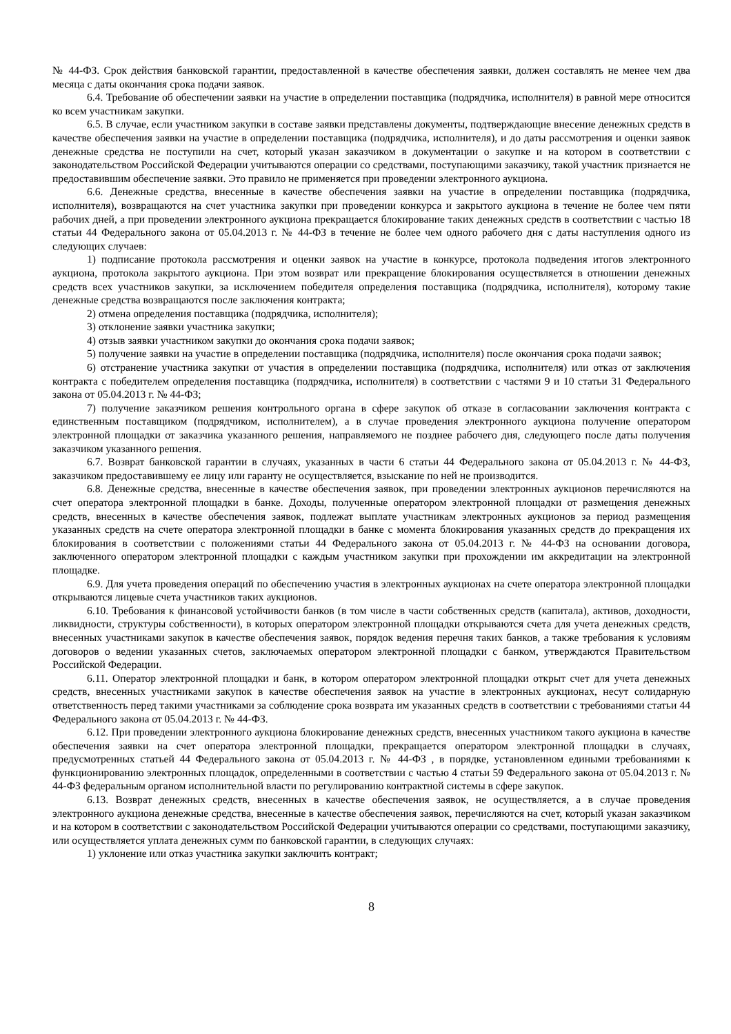№ 44-ФЗ. Срок действия банковской гарантии, предоставленной в качестве обеспечения заявки, должен составлять не менее чем два месяца с даты окончания срока подачи заявок.
6.4. Требование об обеспечении заявки на участие в определении поставщика (подрядчика, исполнителя) в равной мере относится ко всем участникам закупки.
6.5. В случае, если участником закупки в составе заявки представлены документы, подтверждающие внесение денежных средств в качестве обеспечения заявки на участие в определении поставщика (подрядчика, исполнителя), и до даты рассмотрения и оценки заявок денежные средства не поступили на счет, который указан заказчиком в документации о закупке и на котором в соответствии с законодательством Российской Федерации учитываются операции со средствами, поступающими заказчику, такой участник признается не предоставившим обеспечение заявки. Это правило не применяется при проведении электронного аукциона.
6.6. Денежные средства, внесенные в качестве обеспечения заявки на участие в определении поставщика (подрядчика, исполнителя), возвращаются на счет участника закупки при проведении конкурса и закрытого аукциона в течение не более чем пяти рабочих дней, а при проведении электронного аукциона прекращается блокирование таких денежных средств в соответствии с частью 18 статьи 44 Федерального закона от 05.04.2013 г. № 44-ФЗ в течение не более чем одного рабочего дня с даты наступления одного из следующих случаев:
1) подписание протокола рассмотрения и оценки заявок на участие в конкурсе, протокола подведения итогов электронного аукциона, протокола закрытого аукциона. При этом возврат или прекращение блокирования осуществляется в отношении денежных средств всех участников закупки, за исключением победителя определения поставщика (подрядчика, исполнителя), которому такие денежные средства возвращаются после заключения контракта;
2) отмена определения поставщика (подрядчика, исполнителя);
3) отклонение заявки участника закупки;
4) отзыв заявки участником закупки до окончания срока подачи заявок;
5) получение заявки на участие в определении поставщика (подрядчика, исполнителя) после окончания срока подачи заявок;
6) отстранение участника закупки от участия в определении поставщика (подрядчика, исполнителя) или отказ от заключения контракта с победителем определения поставщика (подрядчика, исполнителя) в соответствии с частями 9 и 10 статьи 31 Федерального закона от 05.04.2013 г. № 44-ФЗ;
7) получение заказчиком решения контрольного органа в сфере закупок об отказе в согласовании заключения контракта с единственным поставщиком (подрядчиком, исполнителем), а в случае проведения электронного аукциона получение оператором электронной площадки от заказчика указанного решения, направляемого не позднее рабочего дня, следующего после даты получения заказчиком указанного решения.
6.7. Возврат банковской гарантии в случаях, указанных в части 6 статьи 44 Федерального закона от 05.04.2013 г. № 44-ФЗ, заказчиком предоставившему ее лицу или гаранту не осуществляется, взыскание по ней не производится.
6.8. Денежные средства, внесенные в качестве обеспечения заявок, при проведении электронных аукционов перечисляются на счет оператора электронной площадки в банке. Доходы, полученные оператором электронной площадки от размещения денежных средств, внесенных в качестве обеспечения заявок, подлежат выплате участникам электронных аукционов за период размещения указанных средств на счете оператора электронной площадки в банке с момента блокирования указанных средств до прекращения их блокирования в соответствии с положениями статьи 44 Федерального закона от 05.04.2013 г. № 44-ФЗ на основании договора, заключенного оператором электронной площадки с каждым участником закупки при прохождении им аккредитации на электронной площадке.
6.9. Для учета проведения операций по обеспечению участия в электронных аукционах на счете оператора электронной площадки открываются лицевые счета участников таких аукционов.
6.10. Требования к финансовой устойчивости банков (в том числе в части собственных средств (капитала), активов, доходности, ликвидности, структуры собственности), в которых оператором электронной площадки открываются счета для учета денежных средств, внесенных участниками закупок в качестве обеспечения заявок, порядок ведения перечня таких банков, а также требования к условиям договоров о ведении указанных счетов, заключаемых оператором электронной площадки с банком, утверждаются Правительством Российской Федерации.
6.11. Оператор электронной площадки и банк, в котором оператором электронной площадки открыт счет для учета денежных средств, внесенных участниками закупок в качестве обеспечения заявок на участие в электронных аукционах, несут солидарную ответственность перед такими участниками за соблюдение срока возврата им указанных средств в соответствии с требованиями статьи 44 Федерального закона от 05.04.2013 г. № 44-ФЗ.
6.12. При проведении электронного аукциона блокирование денежных средств, внесенных участником такого аукциона в качестве обеспечения заявки на счет оператора электронной площадки, прекращается оператором электронной площадки в случаях, предусмотренных статьей 44 Федерального закона от 05.04.2013 г. № 44-ФЗ , в порядке, установленном едиными требованиями к функционированию электронных площадок, определенными в соответствии с частью 4 статьи 59 Федерального закона от 05.04.2013 г. № 44-ФЗ федеральным органом исполнительной власти по регулированию контрактной системы в сфере закупок.
6.13. Возврат денежных средств, внесенных в качестве обеспечения заявок, не осуществляется, а в случае проведения электронного аукциона денежные средства, внесенные в качестве обеспечения заявок, перечисляются на счет, который указан заказчиком и на котором в соответствии с законодательством Российской Федерации учитываются операции со средствами, поступающими заказчику, или осуществляется уплата денежных сумм по банковской гарантии, в следующих случаях:
1) уклонение или отказ участника закупки заключить контракт;
8